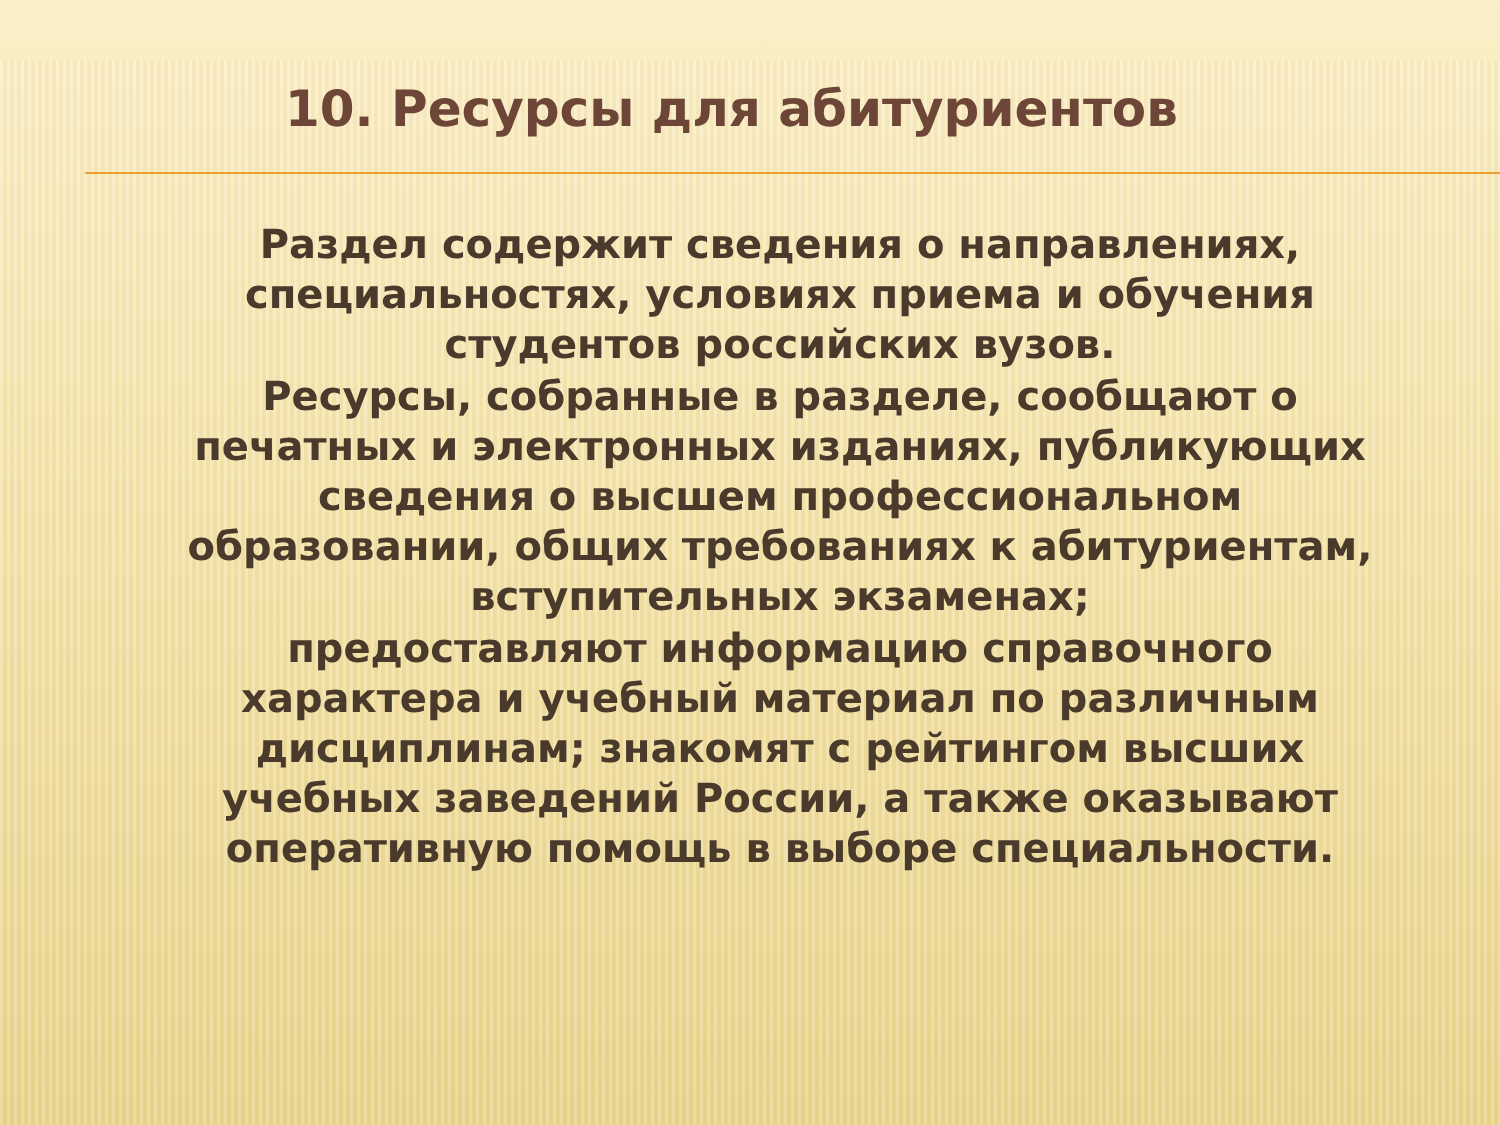10. Ресурсы для абитуриентов
Раздел содержит сведения о направлениях, специальностях, условиях приема и обучения студентов российских вузов.
Ресурсы, собранные в разделе, сообщают о печатных и электронных изданиях, публикующих сведения о высшем профессиональном образовании, общих требованиях к абитуриентам, вступительных экзаменах;
предоставляют информацию справочного характера и учебный материал по различным дисциплинам; знакомят с рейтингом высших учебных заведений России, а также оказывают оперативную помощь в выборе специальности.